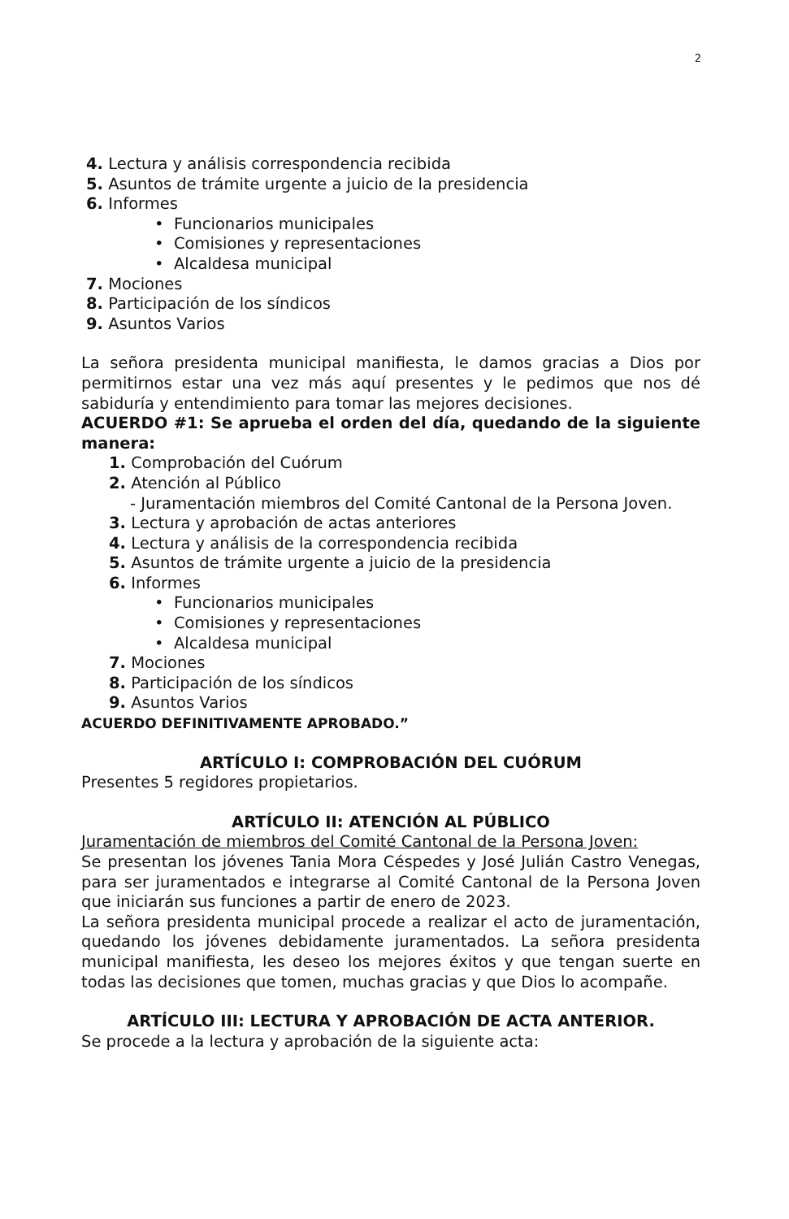2
4. Lectura y análisis correspondencia recibida
5. Asuntos de trámite urgente a juicio de la presidencia
6. Informes
• Funcionarios municipales
• Comisiones y representaciones
• Alcaldesa municipal
7. Mociones
8. Participación de los síndicos
9. Asuntos Varios
La señora presidenta municipal manifiesta, le damos gracias a Dios por permitirnos estar una vez más aquí presentes y le pedimos que nos dé sabiduría y entendimiento para tomar las mejores decisiones.
ACUERDO #1: Se aprueba el orden del día, quedando de la siguiente manera:
1. Comprobación del Cuórum
2. Atención al Público
- Juramentación miembros del Comité Cantonal de la Persona Joven.
3. Lectura y aprobación de actas anteriores
4. Lectura y análisis de la correspondencia recibida
5. Asuntos de trámite urgente a juicio de la presidencia
6. Informes
• Funcionarios municipales
• Comisiones y representaciones
• Alcaldesa municipal
7. Mociones
8. Participación de los síndicos
9. Asuntos Varios
ACUERDO DEFINITIVAMENTE APROBADO.”
ARTÍCULO I: COMPROBACIÓN DEL CUÓRUM
Presentes 5 regidores propietarios.
ARTÍCULO II: ATENCIÓN AL PÚBLICO
Juramentación de miembros del Comité Cantonal de la Persona Joven:
Se presentan los jóvenes Tania Mora Céspedes y José Julián Castro Venegas, para ser juramentados e integrarse al Comité Cantonal de la Persona Joven que iniciarán sus funciones a partir de enero de 2023.
La señora presidenta municipal procede a realizar el acto de juramentación, quedando los jóvenes debidamente juramentados. La señora presidenta municipal manifiesta, les deseo los mejores éxitos y que tengan suerte en todas las decisiones que tomen, muchas gracias y que Dios lo acompañe.
ARTÍCULO III: LECTURA Y APROBACIÓN DE ACTA ANTERIOR.
Se procede a la lectura y aprobación de la siguiente acta: